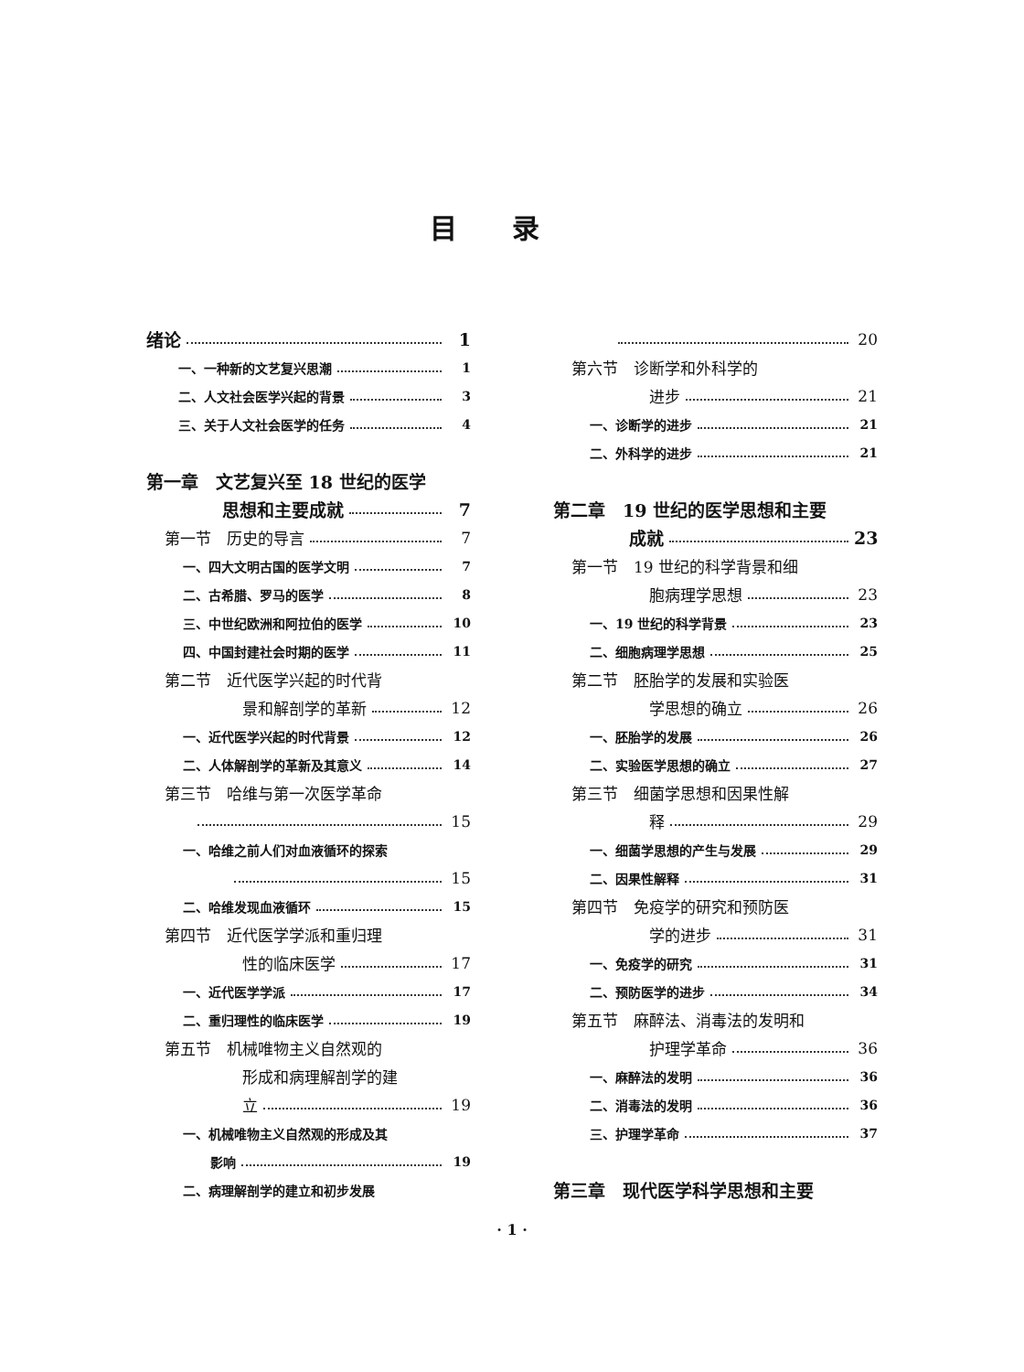目录
绪论 1
一、一种新的文艺复兴思潮 1
二、人文社会医学兴起的背景 3
三、关于人文社会医学的任务 4
第一章　文艺复兴至 18 世纪的医学
思想和主要成就 7
第一节　历史的导言 7
一、四大文明古国的医学文明 7
二、古希腊、罗马的医学 8
三、中世纪欧洲和阿拉伯的医学 10
四、中国封建社会时期的医学 11
第二节　近代医学兴起的时代背
景和解剖学的革新 12
一、近代医学兴起的时代背景 12
二、人体解剖学的革新及其意义 14
第三节　哈维与第一次医学革命
15
一、哈维之前人们对血液循环的探索
15
二、哈维发现血液循环 15
第四节　近代医学学派和重归理
性的临床医学 17
一、近代医学学派 17
二、重归理性的临床医学 19
第五节　机械唯物主义自然观的
形成和病理解剖学的建
立 19
一、机械唯物主义自然观的形成及其
影响 19
二、病理解剖学的建立和初步发展
20
第六节　诊断学和外科学的
进步 21
一、诊断学的进步 21
二、外科学的进步 21
第二章　19 世纪的医学思想和主要
成就 23
第一节　19 世纪的科学背景和细
胞病理学思想 23
一、19 世纪的科学背景 23
二、细胞病理学思想 25
第二节　胚胎学的发展和实验医
学思想的确立 26
一、胚胎学的发展 26
二、实验医学思想的确立 27
第三节　细菌学思想和因果性解
释 29
一、细菌学思想的产生与发展 29
二、因果性解释 31
第四节　免疫学的研究和预防医
学的进步 31
一、免疫学的研究 31
二、预防医学的进步 34
第五节　麻醉法、消毒法的发明和
护理学革命 36
一、麻醉法的发明 36
二、消毒法的发明 36
三、护理学革命 37
第三章　现代医学科学思想和主要
· 1 ·